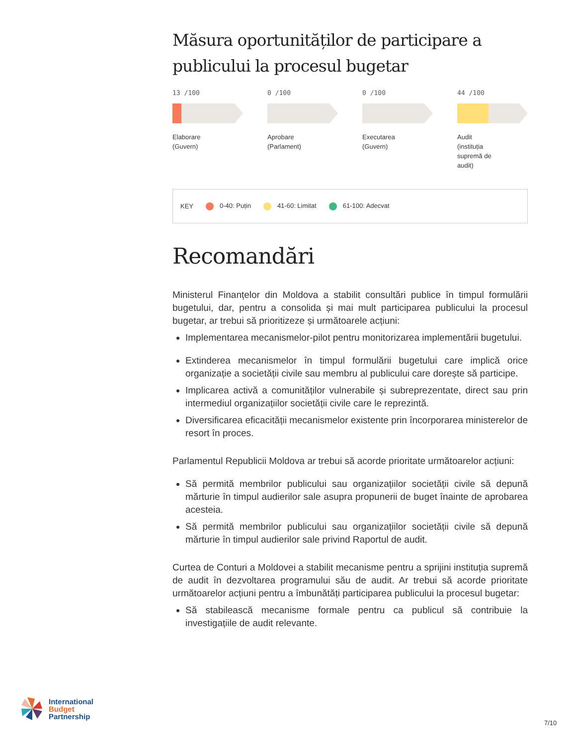Măsura oportunităților de participare a publicului la procesul bugetar
13 /100
Elaborare
(Guvern)
0 /100
Aprobare
(Parlament)
0 /100
Executarea
(Guvern)
44 /100
Audit
(instituția
supremă de
audit)
KEY 0-40: Puțin 41-60: Limitat 61-100: Adecvat
Recomandări
Ministerul Finanțelor din Moldova a stabilit consultări publice în timpul formulării bugetului, dar, pentru a consolida și mai mult participarea publicului la procesul bugetar, ar trebui să prioritizeze și următoarele acțiuni:
Implementarea mecanismelor-pilot pentru monitorizarea implementării bugetului.
Extinderea mecanismelor în timpul formulării bugetului care implică orice organizație a societății civile sau membru al publicului care dorește să participe.
Implicarea activă a comunităților vulnerabile și subreprezentate, direct sau prin intermediul organizațiilor societății civile care le reprezintă.
Diversificarea eficacității mecanismelor existente prin încorporarea ministerelor de resort în proces.
Parlamentul Republicii Moldova ar trebui să acorde prioritate următoarelor acțiuni:
Să permită membrilor publicului sau organizațiilor societății civile să depună mărturie în timpul audierilor sale asupra propunerii de buget înainte de aprobarea acesteia.
Să permită membrilor publicului sau organizațiilor societății civile să depună mărturie în timpul audierilor sale privind Raportul de audit.
Curtea de Conturi a Moldovei a stabilit mecanisme pentru a sprijini instituția supremă de audit în dezvoltarea programului său de audit. Ar trebui să acorde prioritate următoarelor acțiuni pentru a îmbunătăți participarea publicului la procesul bugetar:
Să stabilească mecanisme formale pentru ca publicul să contribuie la investigațiile de audit relevante.
International
Budget
Partnership
7/10